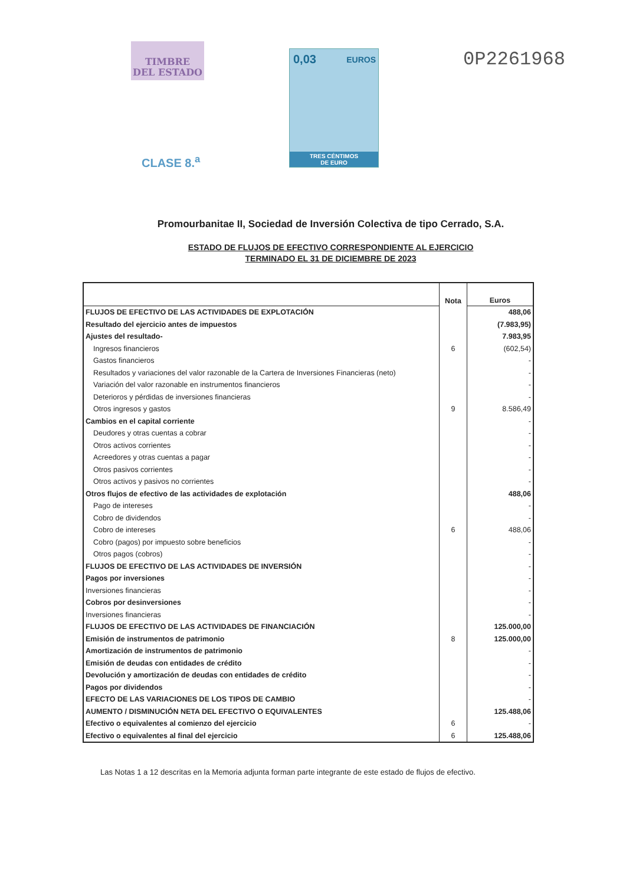TIMBRE
DEL ESTADO
CLASE 8.<sup>a</sup>
0,03 EUROS
TRES CÉNTIMOS
DE EURO
0P2261968
Promourbanitae II, Sociedad de Inversión Colectiva de tipo Cerrado, S.A.
ESTADO DE FLUJOS DE EFECTIVO CORRESPONDIENTE AL EJERCICIO
TERMINADO EL 31 DE DICIEMBRE DE 2023
| | Nota | Euros |
| --- | --- | --- |
| FLUJOS DE EFECTIVO DE LAS ACTIVIDADES DE EXPLOTACIÓN | | 488,06 |
| Resultado del ejercicio antes de impuestos | | (7.983,95) |
| Ajustes del resultado- | | 7.983,95 |
| Ingresos financieros | 6 | (602,54) |
| Gastos financieros | | - |
| Resultados y variaciones del valor razonable de la Cartera de Inversiones Financieras (neto) | | - |
| Variación del valor razonable en instrumentos financieros | | - |
| Deterioros y pérdidas de inversiones financieras | | - |
| Otros ingresos y gastos | 9 | 8.586,49 |
| Cambios en el capital corriente | | - |
| Deudores y otras cuentas a cobrar | | - |
| Otros activos corrientes | | - |
| Acreedores y otras cuentas a pagar | | - |
| Otros pasivos corrientes | | - |
| Otros activos y pasivos no corrientes | | - |
| Otros flujos de efectivo de las actividades de explotación | | 488,06 |
| Pago de intereses | | - |
| Cobro de dividendos | | - |
| Cobro de intereses | 6 | 488,06 |
| Cobro (pagos) por impuesto sobre beneficios | | - |
| Otros pagos (cobros) | | - |
| FLUJOS DE EFECTIVO DE LAS ACTIVIDADES DE INVERSIÓN | | - |
| Pagos por inversiones | | - |
| Inversiones financieras | | - |
| Cobros por desinversiones | | - |
| Inversiones financieras | | - |
| FLUJOS DE EFECTIVO DE LAS ACTIVIDADES DE FINANCIACIÓN | | 125.000,00 |
| Emisión de instrumentos de patrimonio | 8 | 125.000,00 |
| Amortización de instrumentos de patrimonio | | - |
| Emisión de deudas con entidades de crédito | | - |
| Devolución y amortización de deudas con entidades de crédito | | - |
| Pagos por dividendos | | - |
| EFECTO DE LAS VARIACIONES DE LOS TIPOS DE CAMBIO | | - |
| AUMENTO / DISMINUCIÓN NETA DEL EFECTIVO O EQUIVALENTES | | 125.488,06 |
| Efectivo o equivalentes al comienzo del ejercicio | 6 | - |
| Efectivo o equivalentes al final del ejercicio | 6 | 125.488,06 |
Las Notas 1 a 12 descritas en la Memoria adjunta forman parte integrante de este estado de flujos de efectivo.